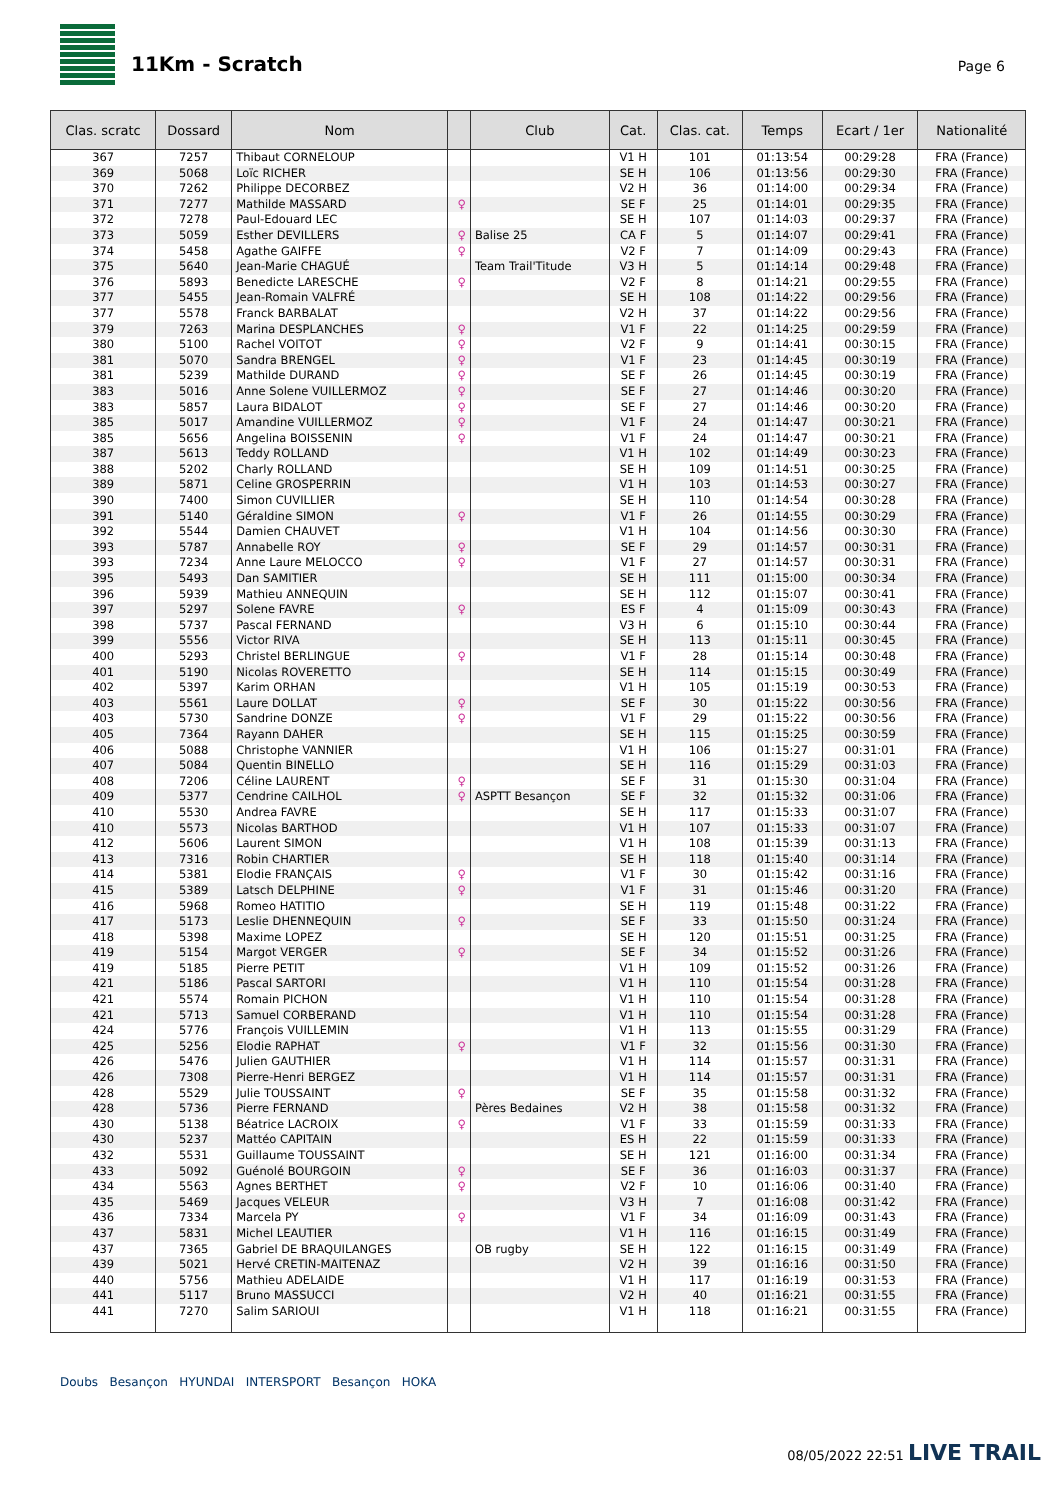11Km - Scratch
Page 6
| Clas. scratc | Dossard | Nom | | Club | Cat. | Clas. cat. | Temps | Ecart / 1er | Nationalité |
| --- | --- | --- | --- | --- | --- | --- | --- | --- | --- |
| 367 | 7257 | Thibaut CORNELOUP | | | V1 H | 101 | 01:13:54 | 00:29:28 | FRA (France) |
| 369 | 5068 | Loïc RICHER | | | SE H | 106 | 01:13:56 | 00:29:30 | FRA (France) |
| 370 | 7262 | Philippe DECORBEZ | | | V2 H | 36 | 01:14:00 | 00:29:34 | FRA (France) |
| 371 | 7277 | Mathilde MASSARD | ♀ | | SE F | 25 | 01:14:01 | 00:29:35 | FRA (France) |
| 372 | 7278 | Paul-Edouard LEC | | | SE H | 107 | 01:14:03 | 00:29:37 | FRA (France) |
| 373 | 5059 | Esther DEVILLERS | ♀ | Balise 25 | CA F | 5 | 01:14:07 | 00:29:41 | FRA (France) |
| 374 | 5458 | Agathe GAIFFE | ♀ | | V2 F | 7 | 01:14:09 | 00:29:43 | FRA (France) |
| 375 | 5640 | Jean-Marie CHAGUÉ | | Team Trail'Titude | V3 H | 5 | 01:14:14 | 00:29:48 | FRA (France) |
| 376 | 5893 | Benedicte LARESCHE | ♀ | | V2 F | 8 | 01:14:21 | 00:29:55 | FRA (France) |
| 377 | 5455 | Jean-Romain VALFRÉ | | | SE H | 108 | 01:14:22 | 00:29:56 | FRA (France) |
| 377 | 5578 | Franck BARBALAT | | | V2 H | 37 | 01:14:22 | 00:29:56 | FRA (France) |
| 379 | 7263 | Marina DESPLANCHES | ♀ | | V1 F | 22 | 01:14:25 | 00:29:59 | FRA (France) |
| 380 | 5100 | Rachel VOITOT | ♀ | | V2 F | 9 | 01:14:41 | 00:30:15 | FRA (France) |
| 381 | 5070 | Sandra BRENGEL | ♀ | | V1 F | 23 | 01:14:45 | 00:30:19 | FRA (France) |
| 381 | 5239 | Mathilde DURAND | ♀ | | SE F | 26 | 01:14:45 | 00:30:19 | FRA (France) |
| 383 | 5016 | Anne Solene VUILLERMOZ | ♀ | | SE F | 27 | 01:14:46 | 00:30:20 | FRA (France) |
| 383 | 5857 | Laura BIDALOT | ♀ | | SE F | 27 | 01:14:46 | 00:30:20 | FRA (France) |
| 385 | 5017 | Amandine VUILLERMOZ | ♀ | | V1 F | 24 | 01:14:47 | 00:30:21 | FRA (France) |
| 385 | 5656 | Angelina BOISSENIN | ♀ | | V1 F | 24 | 01:14:47 | 00:30:21 | FRA (France) |
| 387 | 5613 | Teddy ROLLAND | | | V1 H | 102 | 01:14:49 | 00:30:23 | FRA (France) |
| 388 | 5202 | Charly ROLLAND | | | SE H | 109 | 01:14:51 | 00:30:25 | FRA (France) |
| 389 | 5871 | Celine GROSPERRIN | | | V1 H | 103 | 01:14:53 | 00:30:27 | FRA (France) |
| 390 | 7400 | Simon CUVILLIER | | | SE H | 110 | 01:14:54 | 00:30:28 | FRA (France) |
| 391 | 5140 | Géraldine SIMON | ♀ | | V1 F | 26 | 01:14:55 | 00:30:29 | FRA (France) |
| 392 | 5544 | Damien CHAUVET | | | V1 H | 104 | 01:14:56 | 00:30:30 | FRA (France) |
| 393 | 5787 | Annabelle ROY | ♀ | | SE F | 29 | 01:14:57 | 00:30:31 | FRA (France) |
| 393 | 7234 | Anne Laure MELOCCO | ♀ | | V1 F | 27 | 01:14:57 | 00:30:31 | FRA (France) |
| 395 | 5493 | Dan SAMITIER | | | SE H | 111 | 01:15:00 | 00:30:34 | FRA (France) |
| 396 | 5939 | Mathieu ANNEQUIN | | | SE H | 112 | 01:15:07 | 00:30:41 | FRA (France) |
| 397 | 5297 | Solene FAVRE | ♀ | | ES F | 4 | 01:15:09 | 00:30:43 | FRA (France) |
| 398 | 5737 | Pascal FERNAND | | | V3 H | 6 | 01:15:10 | 00:30:44 | FRA (France) |
| 399 | 5556 | Victor RIVA | | | SE H | 113 | 01:15:11 | 00:30:45 | FRA (France) |
| 400 | 5293 | Christel BERLINGUE | ♀ | | V1 F | 28 | 01:15:14 | 00:30:48 | FRA (France) |
| 401 | 5190 | Nicolas ROVERETTO | | | SE H | 114 | 01:15:15 | 00:30:49 | FRA (France) |
| 402 | 5397 | Karim ORHAN | | | V1 H | 105 | 01:15:19 | 00:30:53 | FRA (France) |
| 403 | 5561 | Laure DOLLAT | ♀ | | SE F | 30 | 01:15:22 | 00:30:56 | FRA (France) |
| 403 | 5730 | Sandrine DONZE | ♀ | | V1 F | 29 | 01:15:22 | 00:30:56 | FRA (France) |
| 405 | 7364 | Rayann DAHER | | | SE H | 115 | 01:15:25 | 00:30:59 | FRA (France) |
| 406 | 5088 | Christophe VANNIER | | | V1 H | 106 | 01:15:27 | 00:31:01 | FRA (France) |
| 407 | 5084 | Quentin BINELLO | | | SE H | 116 | 01:15:29 | 00:31:03 | FRA (France) |
| 408 | 7206 | Céline LAURENT | ♀ | | SE F | 31 | 01:15:30 | 00:31:04 | FRA (France) |
| 409 | 5377 | Cendrine CAILHOL | ♀ | ASPTT Besançon | SE F | 32 | 01:15:32 | 00:31:06 | FRA (France) |
| 410 | 5530 | Andrea FAVRE | | | SE H | 117 | 01:15:33 | 00:31:07 | FRA (France) |
| 410 | 5573 | Nicolas BARTHOD | | | V1 H | 107 | 01:15:33 | 00:31:07 | FRA (France) |
| 412 | 5606 | Laurent SIMON | | | V1 H | 108 | 01:15:39 | 00:31:13 | FRA (France) |
| 413 | 7316 | Robin CHARTIER | | | SE H | 118 | 01:15:40 | 00:31:14 | FRA (France) |
| 414 | 5381 | Elodie FRANÇAIS | ♀ | | V1 F | 30 | 01:15:42 | 00:31:16 | FRA (France) |
| 415 | 5389 | Latsch DELPHINE | ♀ | | V1 F | 31 | 01:15:46 | 00:31:20 | FRA (France) |
| 416 | 5968 | Romeo HATITIO | | | SE H | 119 | 01:15:48 | 00:31:22 | FRA (France) |
| 417 | 5173 | Leslie DHENNEQUIN | ♀ | | SE F | 33 | 01:15:50 | 00:31:24 | FRA (France) |
| 418 | 5398 | Maxime LOPEZ | | | SE H | 120 | 01:15:51 | 00:31:25 | FRA (France) |
| 419 | 5154 | Margot VERGER | ♀ | | SE F | 34 | 01:15:52 | 00:31:26 | FRA (France) |
| 419 | 5185 | Pierre PETIT | | | V1 H | 109 | 01:15:52 | 00:31:26 | FRA (France) |
| 421 | 5186 | Pascal SARTORI | | | V1 H | 110 | 01:15:54 | 00:31:28 | FRA (France) |
| 421 | 5574 | Romain PICHON | | | V1 H | 110 | 01:15:54 | 00:31:28 | FRA (France) |
| 421 | 5713 | Samuel CORBERAND | | | V1 H | 110 | 01:15:54 | 00:31:28 | FRA (France) |
| 424 | 5776 | François VUILLEMIN | | | V1 H | 113 | 01:15:55 | 00:31:29 | FRA (France) |
| 425 | 5256 | Elodie RAPHAT | ♀ | | V1 F | 32 | 01:15:56 | 00:31:30 | FRA (France) |
| 426 | 5476 | Julien GAUTHIER | | | V1 H | 114 | 01:15:57 | 00:31:31 | FRA (France) |
| 426 | 7308 | Pierre-Henri BERGEZ | | | V1 H | 114 | 01:15:57 | 00:31:31 | FRA (France) |
| 428 | 5529 | Julie TOUSSAINT | ♀ | | SE F | 35 | 01:15:58 | 00:31:32 | FRA (France) |
| 428 | 5736 | Pierre FERNAND | | Pères Bedaines | V2 H | 38 | 01:15:58 | 00:31:32 | FRA (France) |
| 430 | 5138 | Béatrice LACROIX | ♀ | | V1 F | 33 | 01:15:59 | 00:31:33 | FRA (France) |
| 430 | 5237 | Mattéo CAPITAIN | | | ES H | 22 | 01:15:59 | 00:31:33 | FRA (France) |
| 432 | 5531 | Guillaume TOUSSAINT | | | SE H | 121 | 01:16:00 | 00:31:34 | FRA (France) |
| 433 | 5092 | Guénolé BOURGOIN | ♀ | | SE F | 36 | 01:16:03 | 00:31:37 | FRA (France) |
| 434 | 5563 | Agnes BERTHET | ♀ | | V2 F | 10 | 01:16:06 | 00:31:40 | FRA (France) |
| 435 | 5469 | Jacques VELEUR | | | V3 H | 7 | 01:16:08 | 00:31:42 | FRA (France) |
| 436 | 7334 | Marcela PY | ♀ | | V1 F | 34 | 01:16:09 | 00:31:43 | FRA (France) |
| 437 | 5831 | Michel LEAUTIER | | | V1 H | 116 | 01:16:15 | 00:31:49 | FRA (France) |
| 437 | 7365 | Gabriel DE BRAQUILANGES | | OB rugby | SE H | 122 | 01:16:15 | 00:31:49 | FRA (France) |
| 439 | 5021 | Hervé CRETIN-MAITENAZ | | | V2 H | 39 | 01:16:16 | 00:31:50 | FRA (France) |
| 440 | 5756 | Mathieu ADELAIDE | | | V1 H | 117 | 01:16:19 | 00:31:53 | FRA (France) |
| 441 | 5117 | Bruno MASSUCCI | | | V2 H | 40 | 01:16:21 | 00:31:55 | FRA (France) |
| 441 | 7270 | Salim SARIOUI | | | V1 H | 118 | 01:16:21 | 00:31:55 | FRA (France) |
Doubs Besançon HYUNDAI INTERSPORT Besançon HOKA
08/05/2022 22:51 LIVE TRAIL